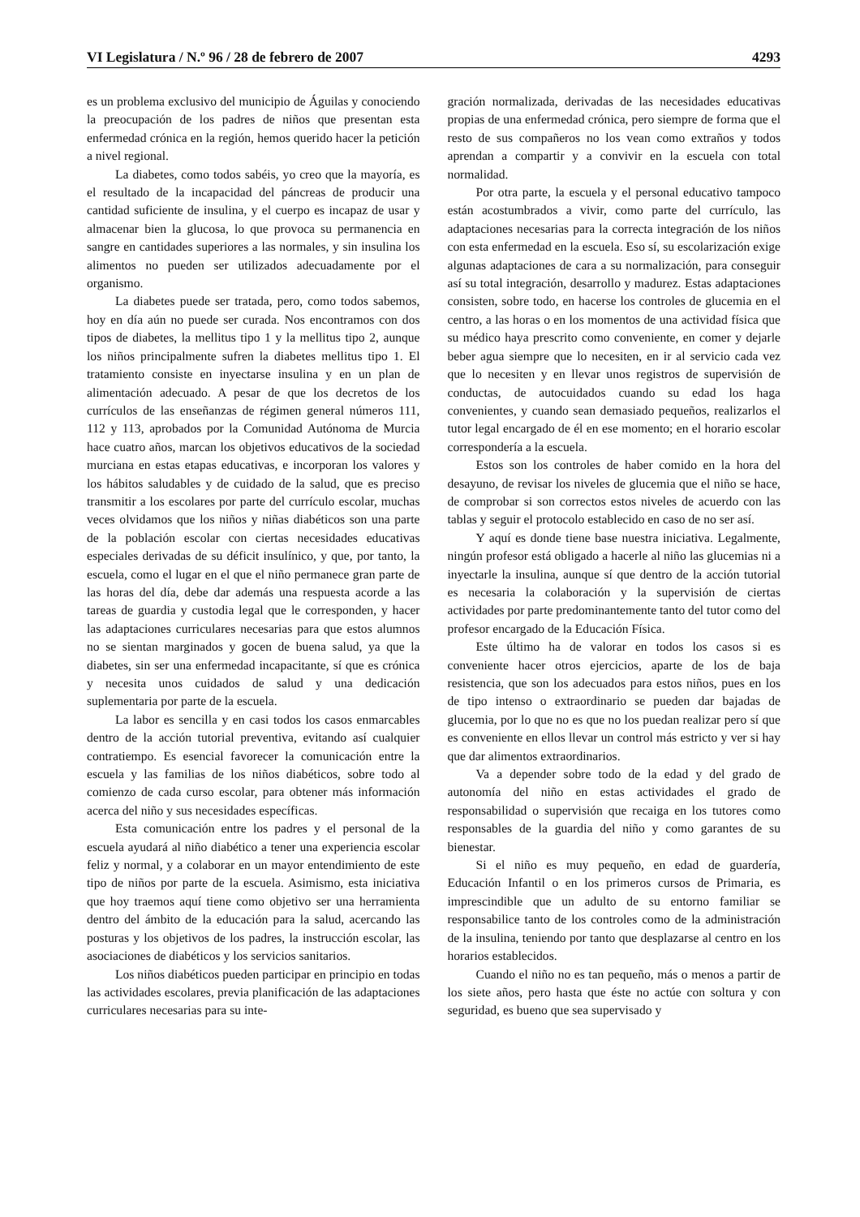VI Legislatura / N.º 96 / 28 de febrero de 2007 4293
es un problema exclusivo del municipio de Águilas y conociendo la preocupación de los padres de niños que presentan esta enfermedad crónica en la región, hemos querido hacer la petición a nivel regional.
La diabetes, como todos sabéis, yo creo que la mayoría, es el resultado de la incapacidad del páncreas de producir una cantidad suficiente de insulina, y el cuerpo es incapaz de usar y almacenar bien la glucosa, lo que provoca su permanencia en sangre en cantidades superiores a las normales, y sin insulina los alimentos no pueden ser utilizados adecuadamente por el organismo.
La diabetes puede ser tratada, pero, como todos sabemos, hoy en día aún no puede ser curada. Nos encontramos con dos tipos de diabetes, la mellitus tipo 1 y la mellitus tipo 2, aunque los niños principalmente sufren la diabetes mellitus tipo 1. El tratamiento consiste en inyectarse insulina y en un plan de alimentación adecuado. A pesar de que los decretos de los currículos de las enseñanzas de régimen general números 111, 112 y 113, aprobados por la Comunidad Autónoma de Murcia hace cuatro años, marcan los objetivos educativos de la sociedad murciana en estas etapas educativas, e incorporan los valores y los hábitos saludables y de cuidado de la salud, que es preciso transmitir a los escolares por parte del currículo escolar, muchas veces olvidamos que los niños y niñas diabéticos son una parte de la población escolar con ciertas necesidades educativas especiales derivadas de su déficit insulínico, y que, por tanto, la escuela, como el lugar en el que el niño permanece gran parte de las horas del día, debe dar además una respuesta acorde a las tareas de guardia y custodia legal que le corresponden, y hacer las adaptaciones curriculares necesarias para que estos alumnos no se sientan marginados y gocen de buena salud, ya que la diabetes, sin ser una enfermedad incapacitante, sí que es crónica y necesita unos cuidados de salud y una dedicación suplementaria por parte de la escuela.
La labor es sencilla y en casi todos los casos enmarcables dentro de la acción tutorial preventiva, evitando así cualquier contratiempo. Es esencial favorecer la comunicación entre la escuela y las familias de los niños diabéticos, sobre todo al comienzo de cada curso escolar, para obtener más información acerca del niño y sus necesidades específicas.
Esta comunicación entre los padres y el personal de la escuela ayudará al niño diabético a tener una experiencia escolar feliz y normal, y a colaborar en un mayor entendimiento de este tipo de niños por parte de la escuela. Asimismo, esta iniciativa que hoy traemos aquí tiene como objetivo ser una herramienta dentro del ámbito de la educación para la salud, acercando las posturas y los objetivos de los padres, la instrucción escolar, las asociaciones de diabéticos y los servicios sanitarios.
Los niños diabéticos pueden participar en principio en todas las actividades escolares, previa planificación de las adaptaciones curriculares necesarias para su inte-
gración normalizada, derivadas de las necesidades educativas propias de una enfermedad crónica, pero siempre de forma que el resto de sus compañeros no los vean como extraños y todos aprendan a compartir y a convivir en la escuela con total normalidad.
Por otra parte, la escuela y el personal educativo tampoco están acostumbrados a vivir, como parte del currículo, las adaptaciones necesarias para la correcta integración de los niños con esta enfermedad en la escuela. Eso sí, su escolarización exige algunas adaptaciones de cara a su normalización, para conseguir así su total integración, desarrollo y madurez. Estas adaptaciones consisten, sobre todo, en hacerse los controles de glucemia en el centro, a las horas o en los momentos de una actividad física que su médico haya prescrito como conveniente, en comer y dejarle beber agua siempre que lo necesiten, en ir al servicio cada vez que lo necesiten y en llevar unos registros de supervisión de conductas, de autocuidados cuando su edad los haga convenientes, y cuando sean demasiado pequeños, realizarlos el tutor legal encargado de él en ese momento; en el horario escolar correspondería a la escuela.
Estos son los controles de haber comido en la hora del desayuno, de revisar los niveles de glucemia que el niño se hace, de comprobar si son correctos estos niveles de acuerdo con las tablas y seguir el protocolo establecido en caso de no ser así.
Y aquí es donde tiene base nuestra iniciativa. Legalmente, ningún profesor está obligado a hacerle al niño las glucemias ni a inyectarle la insulina, aunque sí que dentro de la acción tutorial es necesaria la colaboración y la supervisión de ciertas actividades por parte predominantemente tanto del tutor como del profesor encargado de la Educación Física.
Este último ha de valorar en todos los casos si es conveniente hacer otros ejercicios, aparte de los de baja resistencia, que son los adecuados para estos niños, pues en los de tipo intenso o extraordinario se pueden dar bajadas de glucemia, por lo que no es que no los puedan realizar pero sí que es conveniente en ellos llevar un control más estricto y ver si hay que dar alimentos extraordinarios.
Va a depender sobre todo de la edad y del grado de autonomía del niño en estas actividades el grado de responsabilidad o supervisión que recaiga en los tutores como responsables de la guardia del niño y como garantes de su bienestar.
Si el niño es muy pequeño, en edad de guardería, Educación Infantil o en los primeros cursos de Primaria, es imprescindible que un adulto de su entorno familiar se responsabilice tanto de los controles como de la administración de la insulina, teniendo por tanto que desplazarse al centro en los horarios establecidos.
Cuando el niño no es tan pequeño, más o menos a partir de los siete años, pero hasta que éste no actúe con soltura y con seguridad, es bueno que sea supervisado y